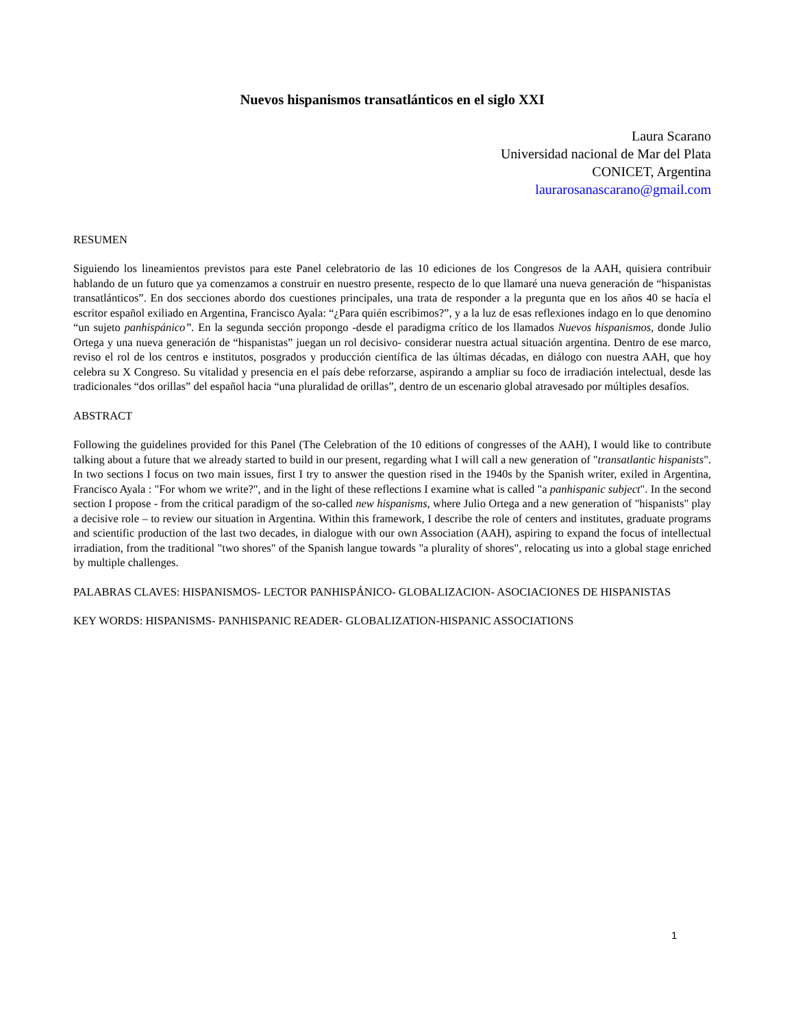Nuevos hispanismos transatlánticos en el siglo XXI
Laura Scarano
Universidad nacional de Mar del Plata
CONICET, Argentina
laurarosanascarano@gmail.com
RESUMEN
Siguiendo los lineamientos previstos para este Panel celebratorio de las 10 ediciones de los Congresos de la AAH, quisiera contribuir hablando de un futuro que ya comenzamos a construir en nuestro presente, respecto de lo que llamaré una nueva generación de “hispanistas transatlánticos”. En dos secciones abordo dos cuestiones principales, una trata de responder a la pregunta que en los años 40 se hacía el escritor español exiliado en Argentina, Francisco Ayala: “¿Para quién escribimos?”, y a la luz de esas reflexiones indago en lo que denomino “un sujeto panhispánico”. En la segunda sección propongo -desde el paradigma crítico de los llamados Nuevos hispanismos, donde Julio Ortega y una nueva generación de “hispanistas” juegan un rol decisivo- considerar nuestra actual situación argentina. Dentro de ese marco, reviso el rol de los centros e institutos, posgrados y producción científica de las últimas décadas, en diálogo con nuestra AAH, que hoy celebra su X Congreso. Su vitalidad y presencia en el país debe reforzarse, aspirando a ampliar su foco de irradiación intelectual, desde las tradicionales “dos orillas” del español hacia “una pluralidad de orillas”, dentro de un escenario global atravesado por múltiples desafíos.
ABSTRACT
Following the guidelines provided for this Panel (The Celebration of the 10 editions of congresses of the AAH), I would like to contribute talking about a future that we already started to build in our present, regarding what I will call a new generation of "transatlantic hispanists". In two sections I focus on two main issues, first I try to answer the question rised in the 1940s by the Spanish writer, exiled in Argentina, Francisco Ayala : "For whom we write?", and in the light of these reflections I examine what is called "a panhispanic subject". In the second section I propose - from the critical paradigm of the so-called new hispanisms, where Julio Ortega and a new generation of "hispanists" play a decisive role – to review our situation in Argentina. Within this framework, I describe the role of centers and institutes, graduate programs and scientific production of the last two decades, in dialogue with our own Association (AAH), aspiring to expand the focus of intellectual irradiation, from the traditional "two shores" of the Spanish langue towards "a plurality of shores", relocating us into a global stage enriched by multiple challenges.
PALABRAS CLAVES: HISPANISMOS- LECTOR PANHISPÁNICO- GLOBALIZACION- ASOCIACIONES DE HISPANISTAS
KEY WORDS: HISPANISMS- PANHISPANIC READER- GLOBALIZATION-HISPANIC ASSOCIATIONS
1